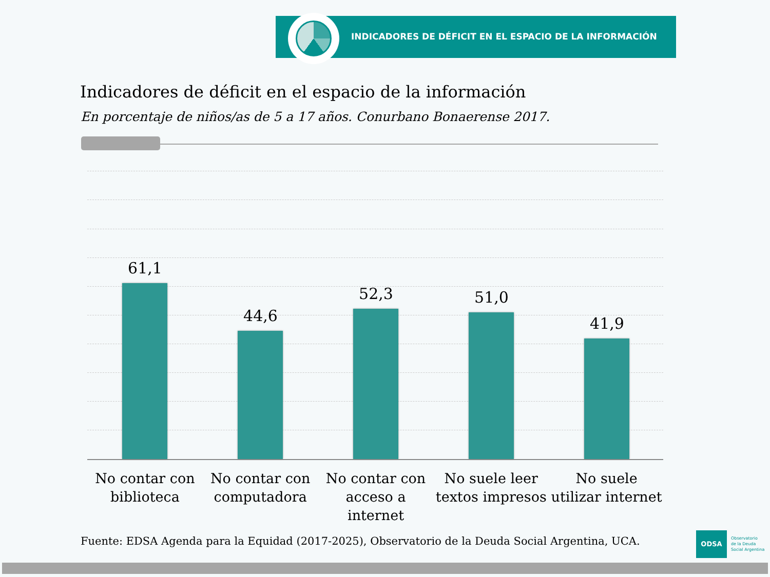INDICADORES DE DÉFICIT EN EL ESPACIO DE LA INFORMACIÓN
Indicadores de déficit en el espacio de la información
En porcentaje de niños/as de 5 a 17 años. Conurbano Bonaerense 2017.
61,1 44,6 52,3 51,0 41,9
No contar con biblioteca
No contar con computadora
No contar con acceso a internet
No suele leer textos impresos
No suele utilizar internet
Fuente: EDSA Agenda para la Equidad (2017-2025), Observatorio de la Deuda Social Argentina, UCA.
ODSA
Observatorio
de la Deuda
Social Argentina